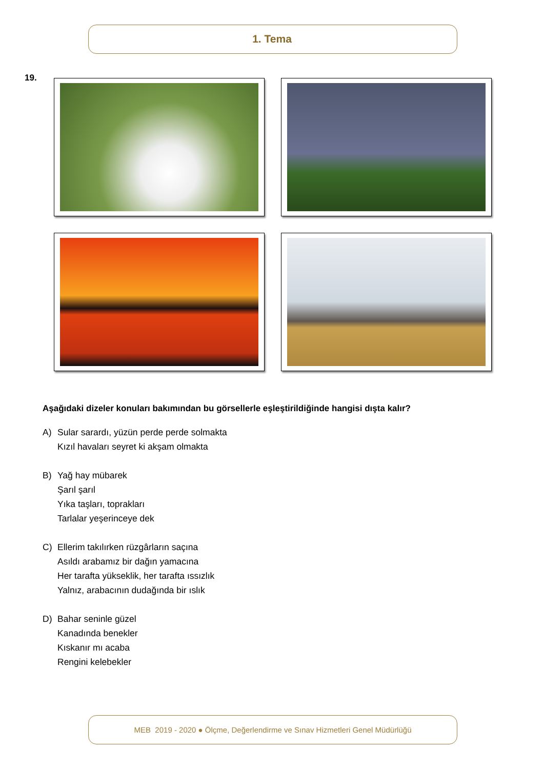1. Tema
19.
Aşağıdaki dizeler konuları bakımından bu görsellerle eşleştirildiğinde hangisi dışta kalır?
A) Sular sarardı, yüzün perde perde solmakta
Kızıl havaları seyret ki akşam olmakta
B) Yağ hay mübarek
Şarıl şarıl
Yıka taşları, toprakları
Tarlalar yeşerinceye dek
C) Ellerim takılırken rüzgârların saçına
Asıldı arabamız bir dağın yamacına
Her tarafta yükseklik, her tarafta ıssızlık
Yalnız, arabacının dudağında bir ıslık
D) Bahar seninle güzel
Kanadında benekler
Kıskanır mı acaba
Rengini kelebekler
MEB 2019 - 2020 ● Ölçme, Değerlendirme ve Sınav Hizmetleri Genel Müdürlüğü